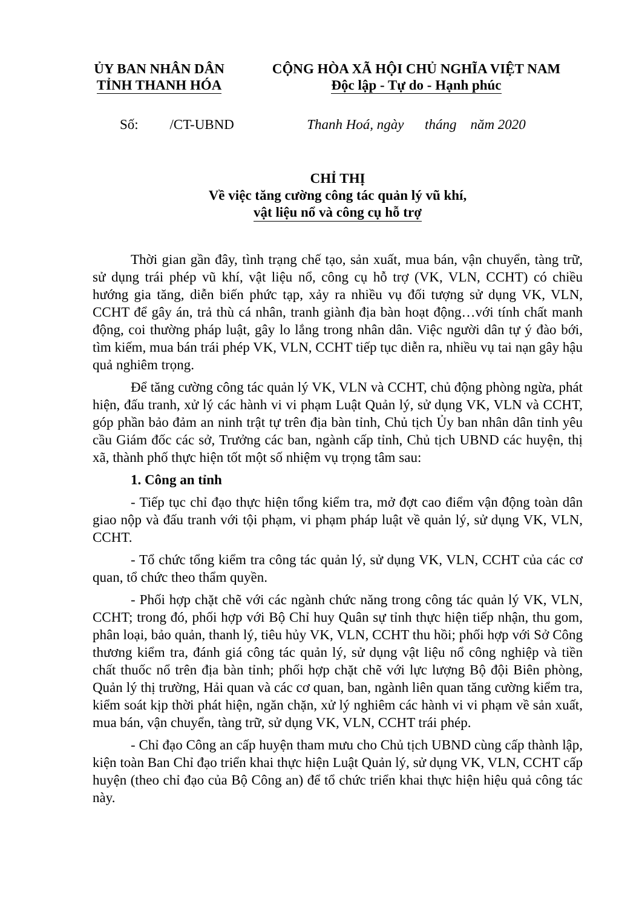ỦY BAN NHÂN DÂN
TỈNH THANH HÓA
CỘNG HÒA XÃ HỘI CHỦ NGHĨA VIỆT NAM
Độc lập - Tự do - Hạnh phúc
Số: /CT-UBND
Thanh Hoá, ngày tháng năm 2020
CHỈ THỊ
Về việc tăng cường công tác quản lý vũ khí,
vật liệu nổ và công cụ hỗ trợ
Thời gian gần đây, tình trạng chế tạo, sản xuất, mua bán, vận chuyển, tàng trữ, sử dụng trái phép vũ khí, vật liệu nổ, công cụ hỗ trợ (VK, VLN, CCHT) có chiều hướng gia tăng, diễn biến phức tạp, xảy ra nhiều vụ đối tượng sử dụng VK, VLN, CCHT để gây án, trả thù cá nhân, tranh giành địa bàn hoạt động…với tính chất manh động, coi thường pháp luật, gây lo lắng trong nhân dân. Việc người dân tự ý đào bới, tìm kiếm, mua bán trái phép VK, VLN, CCHT tiếp tục diễn ra, nhiều vụ tai nạn gây hậu quả nghiêm trọng.
Để tăng cường công tác quản lý VK, VLN và CCHT, chủ động phòng ngừa, phát hiện, đấu tranh, xử lý các hành vi vi phạm Luật Quản lý, sử dụng VK, VLN và CCHT, góp phần bảo đảm an ninh trật tự trên địa bàn tỉnh, Chủ tịch Ủy ban nhân dân tỉnh yêu cầu Giám đốc các sở, Trưởng các ban, ngành cấp tỉnh, Chủ tịch UBND các huyện, thị xã, thành phố thực hiện tốt một số nhiệm vụ trọng tâm sau:
1. Công an tỉnh
- Tiếp tục chỉ đạo thực hiện tổng kiểm tra, mở đợt cao điểm vận động toàn dân giao nộp và đấu tranh với tội phạm, vi phạm pháp luật về quản lý, sử dụng VK, VLN, CCHT.
- Tổ chức tổng kiểm tra công tác quản lý, sử dụng VK, VLN, CCHT của các cơ quan, tổ chức theo thẩm quyền.
- Phối hợp chặt chẽ với các ngành chức năng trong công tác quản lý VK, VLN, CCHT; trong đó, phối hợp với Bộ Chỉ huy Quân sự tỉnh thực hiện tiếp nhận, thu gom, phân loại, bảo quản, thanh lý, tiêu hủy VK, VLN, CCHT thu hồi; phối hợp với Sở Công thương kiểm tra, đánh giá công tác quản lý, sử dụng vật liệu nổ công nghiệp và tiền chất thuốc nổ trên địa bàn tỉnh; phối hợp chặt chẽ với lực lượng Bộ đội Biên phòng, Quản lý thị trường, Hải quan và các cơ quan, ban, ngành liên quan tăng cường kiểm tra, kiểm soát kịp thời phát hiện, ngăn chặn, xử lý nghiêm các hành vi vi phạm về sản xuất, mua bán, vận chuyển, tàng trữ, sử dụng VK, VLN, CCHT trái phép.
- Chỉ đạo Công an cấp huyện tham mưu cho Chủ tịch UBND cùng cấp thành lập, kiện toàn Ban Chỉ đạo triển khai thực hiện Luật Quản lý, sử dụng VK, VLN, CCHT cấp huyện (theo chỉ đạo của Bộ Công an) để tổ chức triển khai thực hiện hiệu quả công tác này.